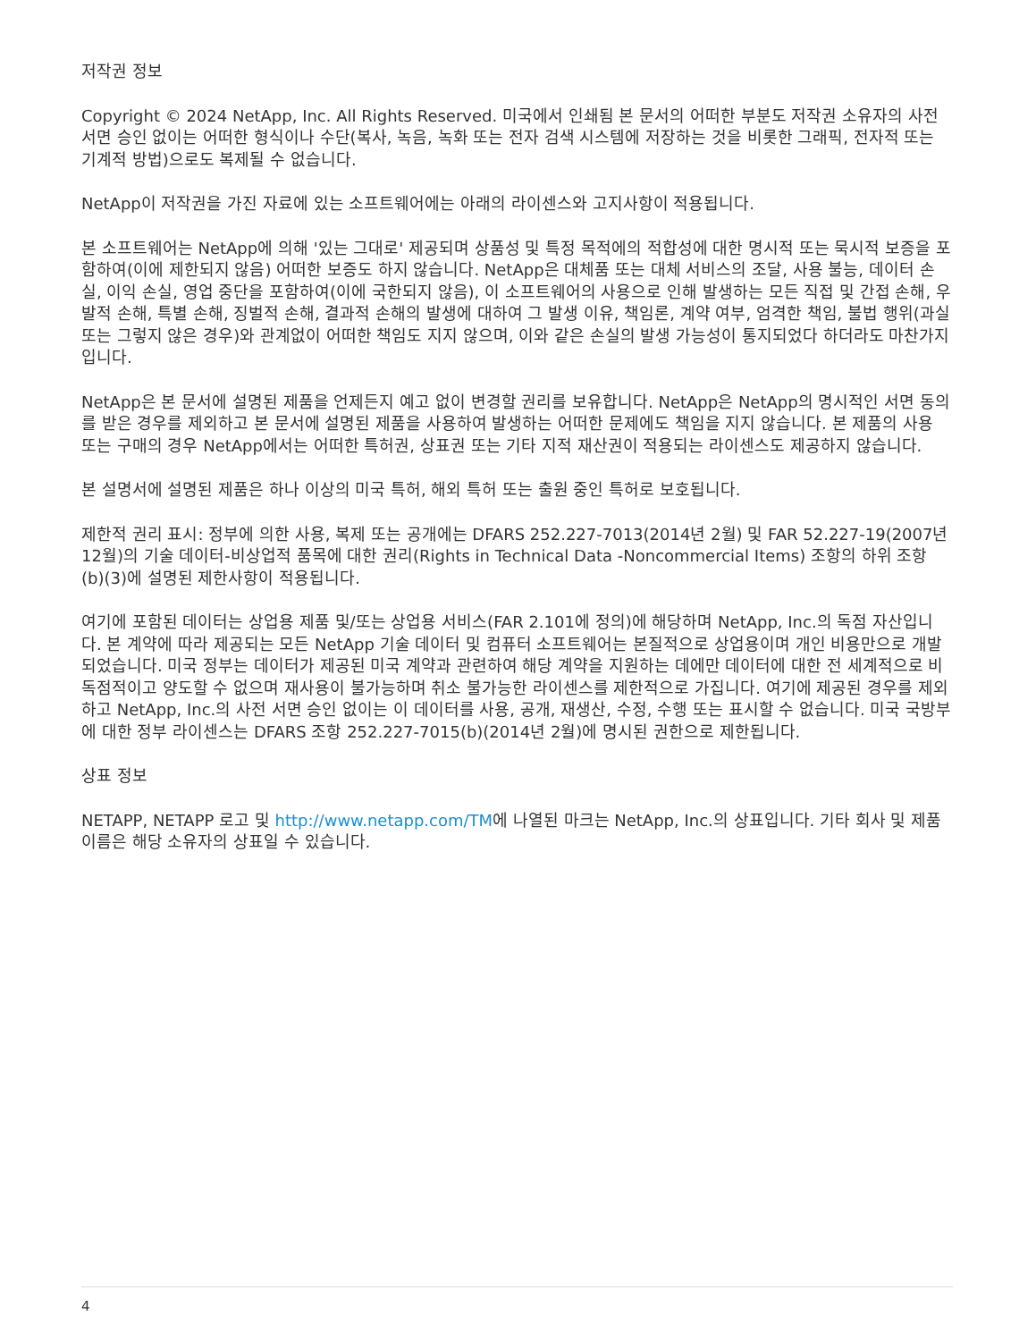저작권 정보
Copyright © 2024 NetApp, Inc. All Rights Reserved. 미국에서 인쇄됨 본 문서의 어떠한 부분도 저작권 소유자의 사전 서면 승인 없이는 어떠한 형식이나 수단(복사, 녹음, 녹화 또는 전자 검색 시스템에 저장하는 것을 비롯한 그래픽, 전자적 또는 기계적 방법)으로도 복제될 수 없습니다.
NetApp이 저작권을 가진 자료에 있는 소프트웨어에는 아래의 라이센스와 고지사항이 적용됩니다.
본 소프트웨어는 NetApp에 의해 '있는 그대로' 제공되며 상품성 및 특정 목적에의 적합성에 대한 명시적 또는 묵시적 보증을 포함하여(이에 제한되지 않음) 어떠한 보증도 하지 않습니다. NetApp은 대체품 또는 대체 서비스의 조달, 사용 불능, 데이터 손실, 이익 손실, 영업 중단을 포함하여(이에 국한되지 않음), 이 소프트웨어의 사용으로 인해 발생하는 모든 직접 및 간접 손해, 우발적 손해, 특별 손해, 징벌적 손해, 결과적 손해의 발생에 대하여 그 발생 이유, 책임론, 계약 여부, 엄격한 책임, 불법 행위(과실 또는 그렇지 않은 경우)와 관계없이 어떠한 책임도 지지 않으며, 이와 같은 손실의 발생 가능성이 통지되었다 하더라도 마찬가지입니다.
NetApp은 본 문서에 설명된 제품을 언제든지 예고 없이 변경할 권리를 보유합니다. NetApp은 NetApp의 명시적인 서면 동의를 받은 경우를 제외하고 본 문서에 설명된 제품을 사용하여 발생하는 어떠한 문제에도 책임을 지지 않습니다. 본 제품의 사용 또는 구매의 경우 NetApp에서는 어떠한 특허권, 상표권 또는 기타 지적 재산권이 적용되는 라이센스도 제공하지 않습니다.
본 설명서에 설명된 제품은 하나 이상의 미국 특허, 해외 특허 또는 출원 중인 특허로 보호됩니다.
제한적 권리 표시: 정부에 의한 사용, 복제 또는 공개에는 DFARS 252.227-7013(2014년 2월) 및 FAR 52.227-19(2007년 12월)의 기술 데이터-비상업적 품목에 대한 권리(Rights in Technical Data -Noncommercial Items) 조항의 하위 조항 (b)(3)에 설명된 제한사항이 적용됩니다.
여기에 포함된 데이터는 상업용 제품 및/또는 상업용 서비스(FAR 2.101에 정의)에 해당하며 NetApp, Inc.의 독점 자산입니다. 본 계약에 따라 제공되는 모든 NetApp 기술 데이터 및 컴퓨터 소프트웨어는 본질적으로 상업용이며 개인 비용만으로 개발되었습니다. 미국 정부는 데이터가 제공된 미국 계약과 관련하여 해당 계약을 지원하는 데에만 데이터에 대한 전 세계적으로 비독점적이고 양도할 수 없으며 재사용이 불가능하며 취소 불가능한 라이센스를 제한적으로 가집니다. 여기에 제공된 경우를 제외하고 NetApp, Inc.의 사전 서면 승인 없이는 이 데이터를 사용, 공개, 재생산, 수정, 수행 또는 표시할 수 없습니다. 미국 국방부에 대한 정부 라이센스는 DFARS 조항 252.227-7015(b)(2014년 2월)에 명시된 권한으로 제한됩니다.
상표 정보
NETAPP, NETAPP 로고 및 http://www.netapp.com/TM에 나열된 마크는 NetApp, Inc.의 상표입니다. 기타 회사 및 제품 이름은 해당 소유자의 상표일 수 있습니다.
4